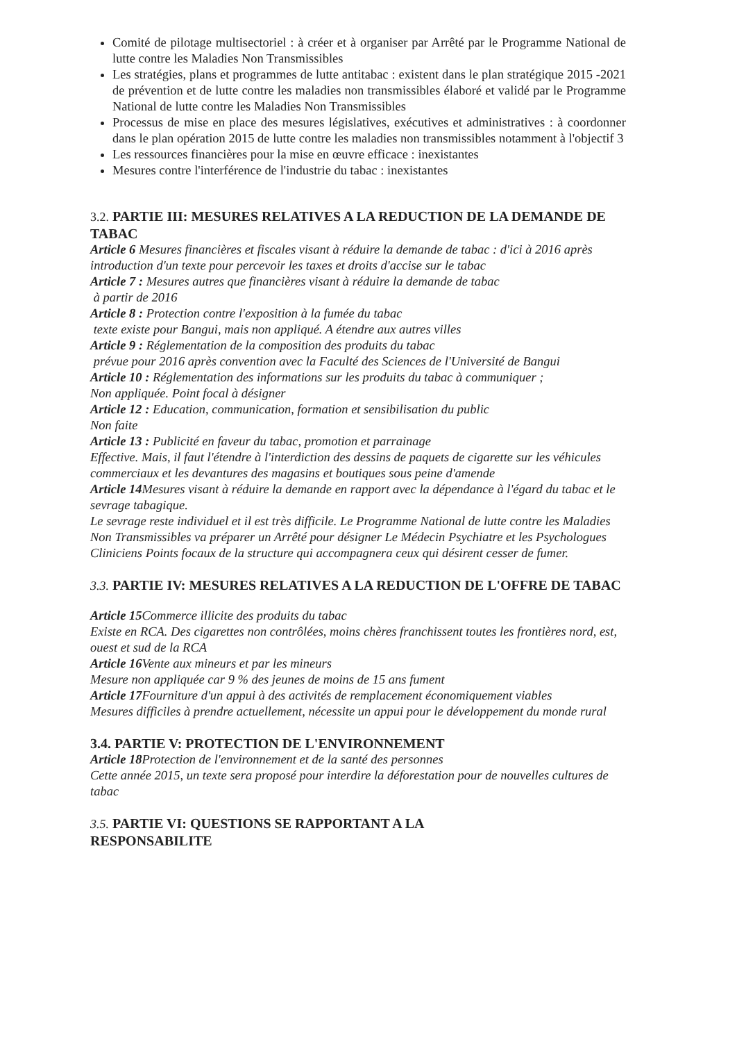Comité de pilotage multisectoriel : à créer et à organiser par Arrêté par le Programme National de lutte contre les Maladies Non Transmissibles
Les stratégies, plans et programmes de lutte antitabac : existent dans le plan stratégique 2015 -2021 de prévention et de lutte contre les maladies non transmissibles élaboré et validé par le Programme National de lutte contre les Maladies Non Transmissibles
Processus de mise en place des mesures législatives, exécutives et administratives : à coordonner dans le plan opération 2015 de lutte contre les maladies non transmissibles notamment à l'objectif 3
Les ressources financières pour la mise en œuvre efficace : inexistantes
Mesures contre l'interférence de l'industrie du tabac : inexistantes
3.2. PARTIE III: MESURES RELATIVES A LA REDUCTION DE LA DEMANDE DE TABAC
Article 6 Mesures financières et fiscales visant à réduire la demande de tabac : d'ici à 2016 après introduction d'un texte pour percevoir les taxes et droits d'accise sur le tabac
Article 7 : Mesures autres que financières visant à réduire la demande de tabac
à partir de 2016
Article 8 : Protection contre l'exposition à la fumée du tabac
texte existe pour Bangui, mais non appliqué. A étendre aux autres villes
Article 9 : Réglementation de la composition des produits du tabac
prévue pour 2016 après convention avec la Faculté des Sciences de l'Université de Bangui
Article 10 : Réglementation des informations sur les produits du tabac à communiquer ;
Non appliquée. Point focal à désigner
Article 12 : Education, communication, formation et sensibilisation du public
Non faite
Article 13 : Publicité en faveur du tabac, promotion et parrainage
Effective. Mais, il faut l'étendre à l'interdiction des dessins de paquets de cigarette sur les véhicules commerciaux et les devantures des magasins et boutiques sous peine d'amende
Article 14 Mesures visant à réduire la demande en rapport avec la dépendance à l'égard du tabac et le sevrage tabagique.
Le sevrage reste individuel et il est très difficile. Le Programme National de lutte contre les Maladies Non Transmissibles va préparer un Arrêté pour désigner Le Médecin Psychiatre et les Psychologues Cliniciens Points focaux de la structure qui accompagnera ceux qui désirent cesser de fumer.
3.3. PARTIE IV: MESURES RELATIVES A LA REDUCTION DE L'OFFRE DE TABAC
Article 15 Commerce illicite des produits du tabac
Existe en RCA. Des cigarettes non contrôlées, moins chères franchissent toutes les frontières nord, est, ouest et sud de la RCA
Article 16 Vente aux mineurs et par les mineurs
Mesure non appliquée car 9 % des jeunes de moins de 15 ans fument
Article 17 Fourniture d'un appui à des activités de remplacement économiquement viables
Mesures difficiles à prendre actuellement, nécessite un appui pour le développement du monde rural
3.4. PARTIE V: PROTECTION DE L'ENVIRONNEMENT
Article 18 Protection de l'environnement et de la santé des personnes
Cette année 2015, un texte sera proposé pour interdire la déforestation pour de nouvelles cultures de tabac
3.5. PARTIE VI: QUESTIONS SE RAPPORTANT A LA
RESPONSABILITE